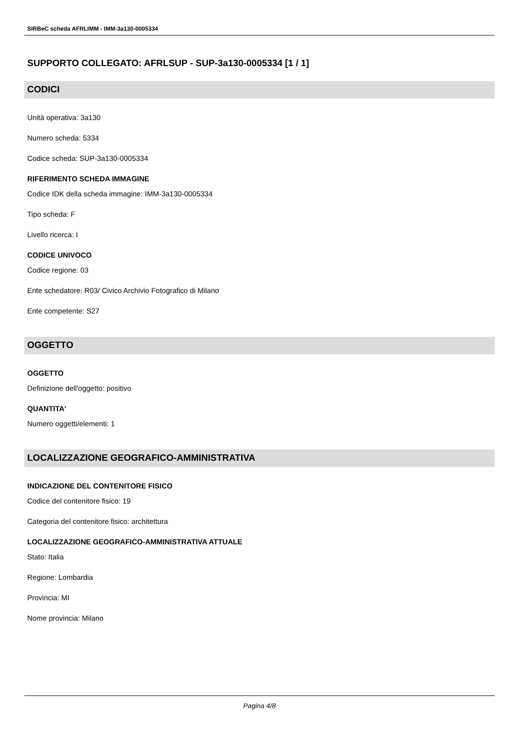SIRBeC scheda AFRLIMM - IMM-3a130-0005334
SUPPORTO COLLEGATO: AFRLSUP - SUP-3a130-0005334 [1 / 1]
CODICI
Unità operativa: 3a130
Numero scheda: 5334
Codice scheda: SUP-3a130-0005334
RIFERIMENTO SCHEDA IMMAGINE
Codice IDK della scheda immagine: IMM-3a130-0005334
Tipo scheda: F
Livello ricerca: I
CODICE UNIVOCO
Codice regione: 03
Ente schedatore: R03/ Civico Archivio Fotografico di Milano
Ente competente: S27
OGGETTO
OGGETTO
Definizione dell'oggetto: positivo
QUANTITA'
Numero oggetti/elementi: 1
LOCALIZZAZIONE GEOGRAFICO-AMMINISTRATIVA
INDICAZIONE DEL CONTENITORE FISICO
Codice del contenitore fisico: 19
Categoria del contenitore fisico: architettura
LOCALIZZAZIONE GEOGRAFICO-AMMINISTRATIVA ATTUALE
Stato: Italia
Regione: Lombardia
Provincia: MI
Nome provincia: Milano
Pagina 4/8